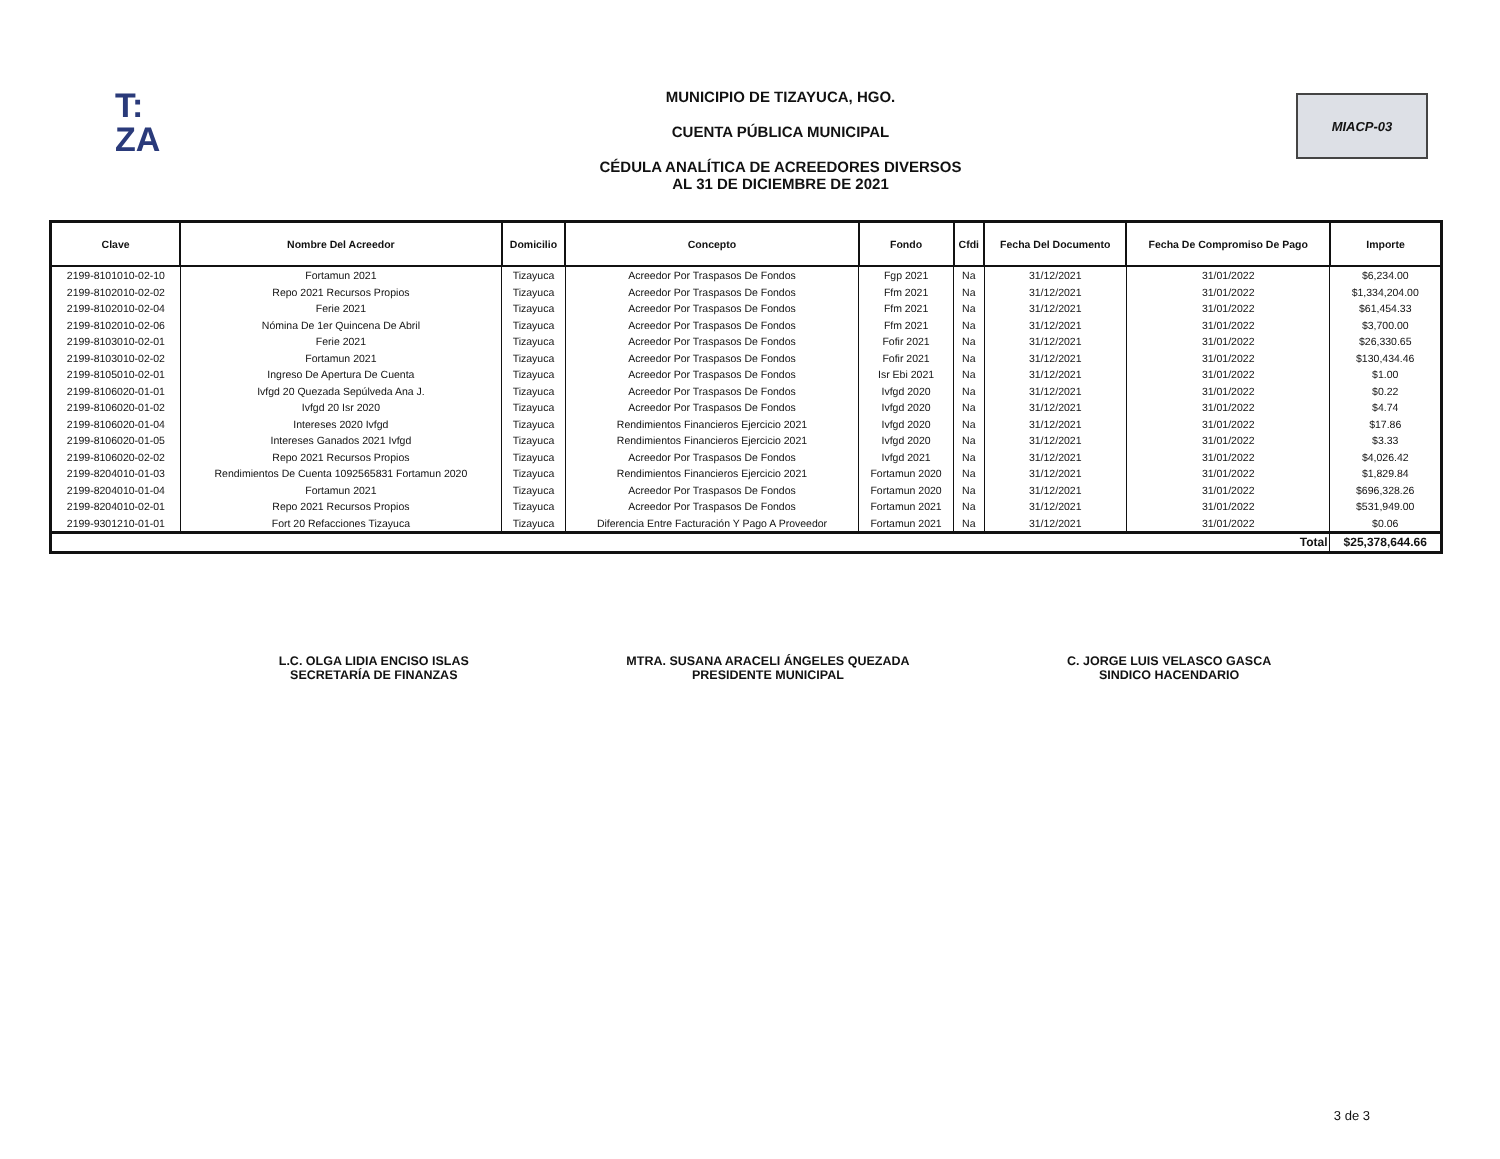T:
ZA
MUNICIPIO DE TIZAYUCA, HGO.
CUENTA PÚBLICA MUNICIPAL
CÉDULA ANALÍTICA DE ACREEDORES DIVERSOS
AL 31 DE DICIEMBRE DE 2021
MIACP-03
| Clave | Nombre Del Acreedor | Domicilio | Concepto | Fondo | Cfdi | Fecha Del Documento | Fecha De Compromiso De Pago | Importe |
| --- | --- | --- | --- | --- | --- | --- | --- | --- |
| 2199-8101010-02-10 | Fortamun 2021 | Tizayuca | Acreedor Por Traspasos De Fondos | Fgp 2021 | Na | 31/12/2021 | 31/01/2022 | $6,234.00 |
| 2199-8102010-02-02 | Repo 2021 Recursos Propios | Tizayuca | Acreedor Por Traspasos De Fondos | Ffm 2021 | Na | 31/12/2021 | 31/01/2022 | $1,334,204.00 |
| 2199-8102010-02-04 | Ferie 2021 | Tizayuca | Acreedor Por Traspasos De Fondos | Ffm 2021 | Na | 31/12/2021 | 31/01/2022 | $61,454.33 |
| 2199-8102010-02-06 | Nómina De 1er Quincena De Abril | Tizayuca | Acreedor Por Traspasos De Fondos | Ffm 2021 | Na | 31/12/2021 | 31/01/2022 | $3,700.00 |
| 2199-8103010-02-01 | Ferie 2021 | Tizayuca | Acreedor Por Traspasos De Fondos | Fofir 2021 | Na | 31/12/2021 | 31/01/2022 | $26,330.65 |
| 2199-8103010-02-02 | Fortamun 2021 | Tizayuca | Acreedor Por Traspasos De Fondos | Fofir 2021 | Na | 31/12/2021 | 31/01/2022 | $130,434.46 |
| 2199-8105010-02-01 | Ingreso De Apertura De Cuenta | Tizayuca | Acreedor Por Traspasos De Fondos | Isr Ebi 2021 | Na | 31/12/2021 | 31/01/2022 | $1.00 |
| 2199-8106020-01-01 | Ivfgd 20 Quezada Sepúlveda Ana J. | Tizayuca | Acreedor Por Traspasos De Fondos | Ivfgd 2020 | Na | 31/12/2021 | 31/01/2022 | $0.22 |
| 2199-8106020-01-02 | Ivfgd 20 Isr 2020 | Tizayuca | Acreedor Por Traspasos De Fondos | Ivfgd 2020 | Na | 31/12/2021 | 31/01/2022 | $4.74 |
| 2199-8106020-01-04 | Intereses 2020 Ivfgd | Tizayuca | Rendimientos Financieros Ejercicio 2021 | Ivfgd 2020 | Na | 31/12/2021 | 31/01/2022 | $17.86 |
| 2199-8106020-01-05 | Intereses Ganados 2021 Ivfgd | Tizayuca | Rendimientos Financieros Ejercicio 2021 | Ivfgd 2020 | Na | 31/12/2021 | 31/01/2022 | $3.33 |
| 2199-8106020-02-02 | Repo 2021 Recursos Propios | Tizayuca | Acreedor Por Traspasos De Fondos | Ivfgd 2021 | Na | 31/12/2021 | 31/01/2022 | $4,026.42 |
| 2199-8204010-01-03 | Rendimientos De Cuenta 1092565831 Fortamun 2020 | Tizayuca | Rendimientos Financieros Ejercicio 2021 | Fortamun 2020 | Na | 31/12/2021 | 31/01/2022 | $1,829.84 |
| 2199-8204010-01-04 | Fortamun 2021 | Tizayuca | Acreedor Por Traspasos De Fondos | Fortamun 2020 | Na | 31/12/2021 | 31/01/2022 | $696,328.26 |
| 2199-8204010-02-01 | Repo 2021 Recursos Propios | Tizayuca | Acreedor Por Traspasos De Fondos | Fortamun 2021 | Na | 31/12/2021 | 31/01/2022 | $531,949.00 |
| 2199-9301210-01-01 | Fort 20 Refacciones Tizayuca | Tizayuca | Diferencia Entre Facturación Y Pago A Proveedor | Fortamun 2021 | Na | 31/12/2021 | 31/01/2022 | $0.06 |
| Total | | | | | | | | $25,378,644.66 |
L.C. OLGA LIDIA ENCISO ISLAS
SECRETARÍA DE FINANZAS
MTRA. SUSANA ARACELI ÁNGELES QUEZADA
PRESIDENTE MUNICIPAL
C. JORGE LUIS VELASCO GASCA
SINDICO HACENDARIO
3 de 3